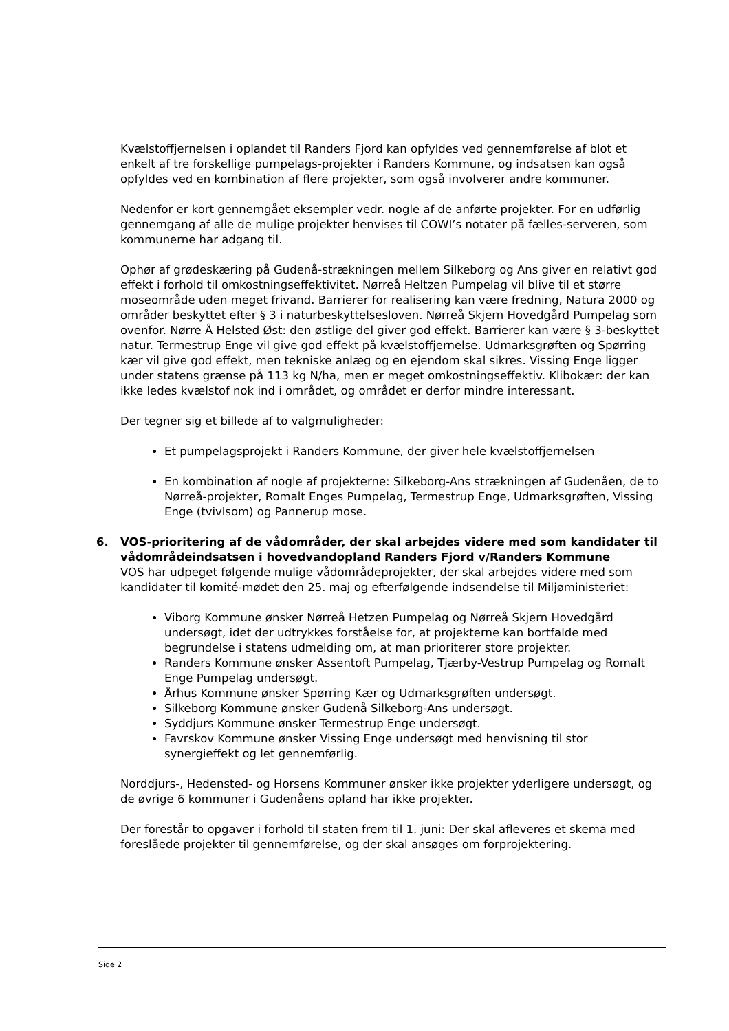Kvælstoffjernelsen i oplandet til Randers Fjord kan opfyldes ved gennemførelse af blot et enkelt af tre forskellige pumpelags-projekter i Randers Kommune, og indsatsen kan også opfyldes ved en kombination af flere projekter, som også involverer andre kommuner.
Nedenfor er kort gennemgået eksempler vedr. nogle af de anførte projekter. For en udførlig gennemgang af alle de mulige projekter henvises til COWI’s notater på fælles-serveren, som kommunerne har adgang til.
Ophør af grødeskæring på Gudenå-strækningen mellem Silkeborg og Ans giver en relativt god effekt i forhold til omkostningseffektivitet. Nørreå Heltzen Pumpelag vil blive til et større moseområde uden meget frivand. Barrierer for realisering kan være fredning, Natura 2000 og områder beskyttet efter § 3 i naturbeskyttelsesloven. Nørreå Skjern Hovedgård Pumpelag som ovenfor. Nørre Å Helsted Øst: den østlige del giver god effekt. Barrierer kan være § 3-beskyttet natur. Termestrup Enge vil give god effekt på kvælstoffjernelse. Udmarksgrøften og Spørring kær vil give god effekt, men tekniske anlæg og en ejendom skal sikres. Vissing Enge ligger under statens grænse på 113 kg N/ha, men er meget omkostningseffektiv. Klibokær: der kan ikke ledes kvælstof nok ind i området, og området er derfor mindre interessant.
Der tegner sig et billede af to valgmuligheder:
Et pumpelagsprojekt i Randers Kommune, der giver hele kvælstoffjernelsen
En kombination af nogle af projekterne: Silkeborg-Ans strækningen af Gudenåen, de to Nørreå-projekter, Romalt Enges Pumpelag, Termestrup Enge, Udmarksgrøften, Vissing Enge (tvivlsom) og Pannerup mose.
6. VOS-prioritering af de vådområder, der skal arbejdes videre med som kandidater til vådområdeindsatsen i hovedvandopland Randers Fjord v/Randers Kommune
VOS har udpeget følgende mulige vådområdeprojekter, der skal arbejdes videre med som kandidater til komité-mødet den 25. maj og efterfølgende indsendelse til Miljøministeriet:
Viborg Kommune ønsker Nørreå Hetzen Pumpelag og Nørreå Skjern Hovedgård undersøgt, idet der udtrykkes forståelse for, at projekterne kan bortfalde med begrundelse i statens udmelding om, at man prioriterer store projekter.
Randers Kommune ønsker Assentoft Pumpelag, Tjærby-Vestrup Pumpelag og Romalt Enge Pumpelag undersøgt.
Århus Kommune ønsker Spørring Kær og Udmarksgrøften undersøgt.
Silkeborg Kommune ønsker Gudenå Silkeborg-Ans undersøgt.
Syddjurs Kommune ønsker Termestrup Enge undersøgt.
Favrskov Kommune ønsker Vissing Enge undersøgt med henvisning til stor synergieffekt og let gennemførlig.
Norddjurs-, Hedensted- og Horsens Kommuner ønsker ikke projekter yderligere undersøgt, og de øvrige 6 kommuner i Gudenåens opland har ikke projekter.
Der forestår to opgaver i forhold til staten frem til 1. juni: Der skal afleveres et skema med foreslåede projekter til gennemførelse, og der skal ansøges om forprojektering.
Side 2